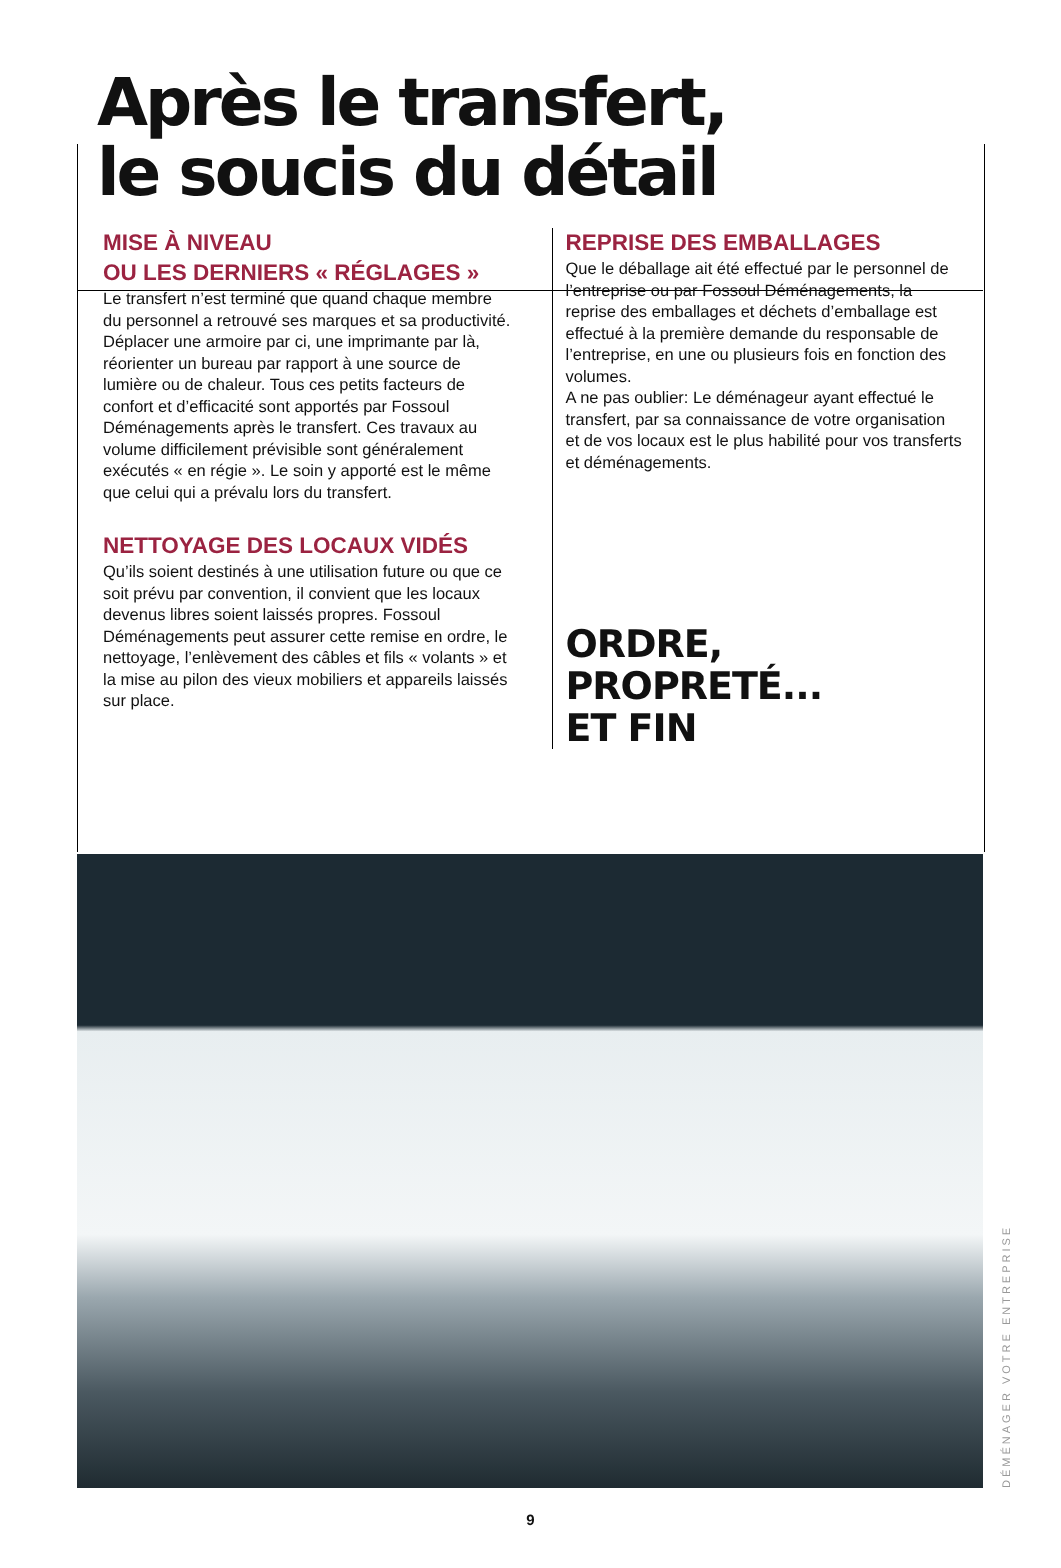Après le transfert,
le soucis du détail
MISE À NIVEAU
OU LES DERNIERS « RÉGLAGES »
Le transfert n’est terminé que quand chaque membre du personnel a retrouvé ses marques et sa productivité. Déplacer une armoire par ci, une imprimante par là, réorienter un bureau par rapport à une source de lumière ou de chaleur. Tous ces petits facteurs de confort et d’efficacité sont apportés par Fossoul Déménagements après le transfert. Ces travaux au volume difficilement prévisible sont généralement exécutés « en régie ». Le soin y apporté est le même que celui qui a prévalu lors du transfert.
NETTOYAGE DES LOCAUX VIDÉS
Qu’ils soient destinés à une utilisation future ou que ce soit prévu par convention, il convient que les locaux devenus libres soient laissés propres. Fossoul Déménagements peut assurer cette remise en ordre, le nettoyage, l’enlèvement des câbles et fils « volants » et la mise au pilon des vieux mobiliers et appareils laissés sur place.
REPRISE DES EMBALLAGES
Que le déballage ait été effectué par le personnel de l’entreprise ou par Fossoul Déménagements, la reprise des emballages et déchets d’emballage est effectué à la première demande du responsable de l’entreprise, en une ou plusieurs fois en fonction des volumes.
A ne pas oublier: Le déménageur ayant effectué le transfert, par sa connaissance de votre organisation et de vos locaux est le plus habilité pour vos transferts et déménagements.
ORDRE,
PROPRETÉ...
ET FIN
DÉMÉNAGER VOTRE ENTREPRISE
9